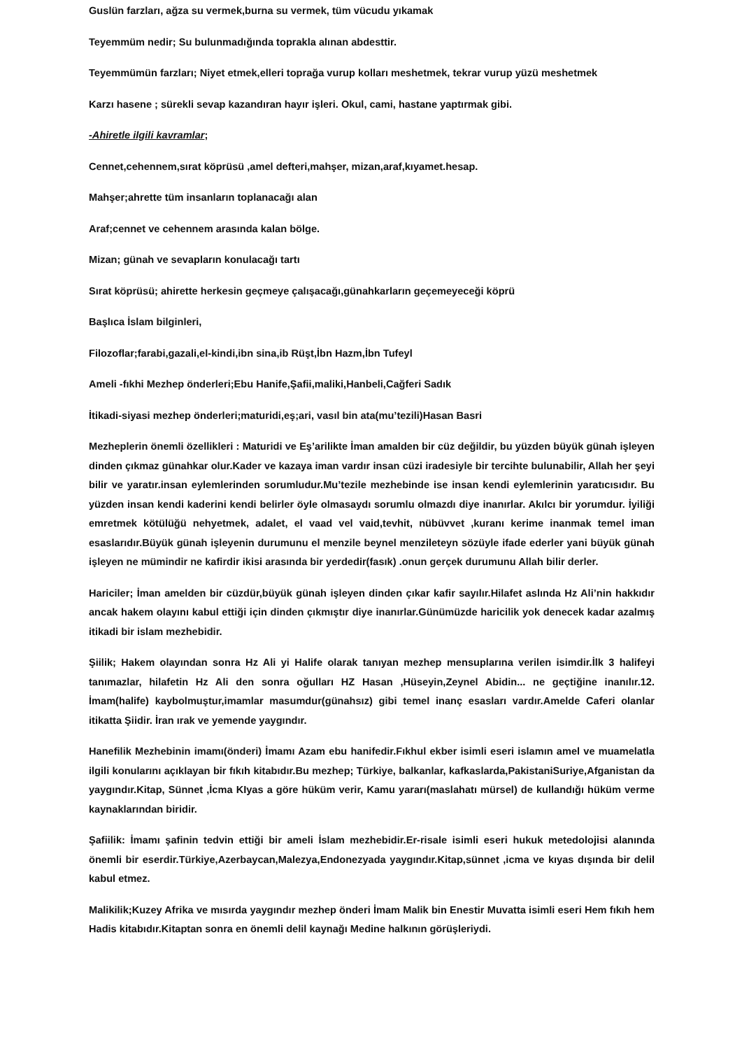Guslün farzları, ağza su vermek,burna su vermek, tüm vücudu yıkamak
Teyemmüm nedir; Su bulunmadığında toprakla alınan abdesttir.
Teyemmümün farzları; Niyet etmek,elleri toprağa vurup kolları meshetmek, tekrar vurup yüzü meshetmek
Karzı hasene ; sürekli sevap kazandıran hayır işleri. Okul, cami, hastane yaptırmak gibi.
-Ahiretle ilgili kavramlar;
Cennet,cehennem,sırat köprüsü ,amel defteri,mahşer, mizan,araf,kıyamet.hesap.
Mahşer;ahrette tüm insanların toplanacağı alan
Araf;cennet ve cehennem arasında kalan bölge.
Mizan; günah ve sevapların konulacağı tartı
Sırat köprüsü; ahirette herkesin geçmeye çalışacağı,günahkarların geçemeyeceği köprü
Başlıca İslam bilginleri,
Filozoflar;farabi,gazali,el-kindi,ibn sina,ib Rüşt,İbn Hazm,İbn Tufeyl
Ameli -fıkhi Mezhep önderleri;Ebu Hanife,Şafii,maliki,Hanbeli,Cağferi Sadık
İtikadi-siyasi mezhep önderleri;maturidi,eş;ari, vasıl bin ata(mu’tezili)Hasan Basri
Mezheplerin önemli özellikleri : Maturidi ve Eş’arilikte İman amalden bir cüz değildir, bu yüzden büyük günah işleyen dinden çıkmaz günahkar olur.Kader ve kazaya iman vardır insan cüzi iradesiyle bir tercihte bulunabilir, Allah her şeyi bilir ve yaratır.insan eylemlerinden sorumludur.Mu’tezile mezhebinde ise insan kendi eylemlerinin yaratıcısıdır. Bu yüzden insan kendi kaderini kendi belirler öyle olmasaydı sorumlu olmazdı diye inanırlar. Akılcı bir yorumdur. İyiliği emretmek kötülüğü nehyetmek, adalet, el vaad vel vaid,tevhit, nübüvvet ,kuranı kerime inanmak temel iman esaslarıdır.Büyük günah işleyenin durumunu el menzile beynel menzileteyn sözüyle ifade ederler yani büyük günah işleyen ne mümindir ne kafirdir ikisi arasında bir yerdedir(fasık) .onun gerçek durumunu Allah bilir derler.
Hariciler; İman amelden bir cüzdür,büyük günah işleyen dinden çıkar kafir sayılır.Hilafet aslında Hz Ali’nin hakkıdır ancak hakem olayını kabul ettiği için dinden çıkmıştır diye inanırlar.Günümüzde haricilik yok denecek kadar azalmış itikadi bir islam mezhebidir.
Şiilik; Hakem olayından sonra Hz Ali yi Halife olarak tanıyan mezhep mensuplarına verilen isimdir.İlk 3 halifeyi tanımazlar, hilafetin Hz Ali den sonra oğulları HZ Hasan ,Hüseyin,Zeynel Abidin... ne geçtiğine inanılır.12. İmam(halife) kaybolmuştur,imamlar masumdur(günahsız) gibi temel inanç esasları vardır.Amelde Caferi olanlar itikatta Şiidir. İran ırak ve yemende yaygındır.
Hanefilik Mezhebinin imamı(önderi) İmamı Azam ebu hanifedir.Fıkhul ekber isimli eseri islamın amel ve muamelatla ilgili konularını açıklayan bir fıkıh kitabıdır.Bu mezhep; Türkiye, balkanlar, kafkaslarda,PakistaniSuriye,Afganistan da yaygındır.Kitap, Sünnet ,İcma KIyas a göre hüküm verir, Kamu yararı(maslahatı mürsel) de kullandığı hüküm verme kaynaklarından biridir.
Şafiilik: İmamı şafinin tedvin ettiği bir ameli İslam mezhebidir.Er-risale isimli eseri hukuk metedolojisi alanında önemli bir eserdir.Türkiye,Azerbaycan,Malezya,Endonezyada yaygındır.Kitap,sünnet ,icma ve kıyas dışında bir delil kabul etmez.
Malikilik;Kuzey Afrika ve mısırda yaygındır mezhep önderi İmam Malik bin Enestir Muvatta isimli eseri Hem fıkıh hem Hadis kitabıdır.Kitaptan sonra en önemli delil kaynağı Medine halkının görüşleriydi.